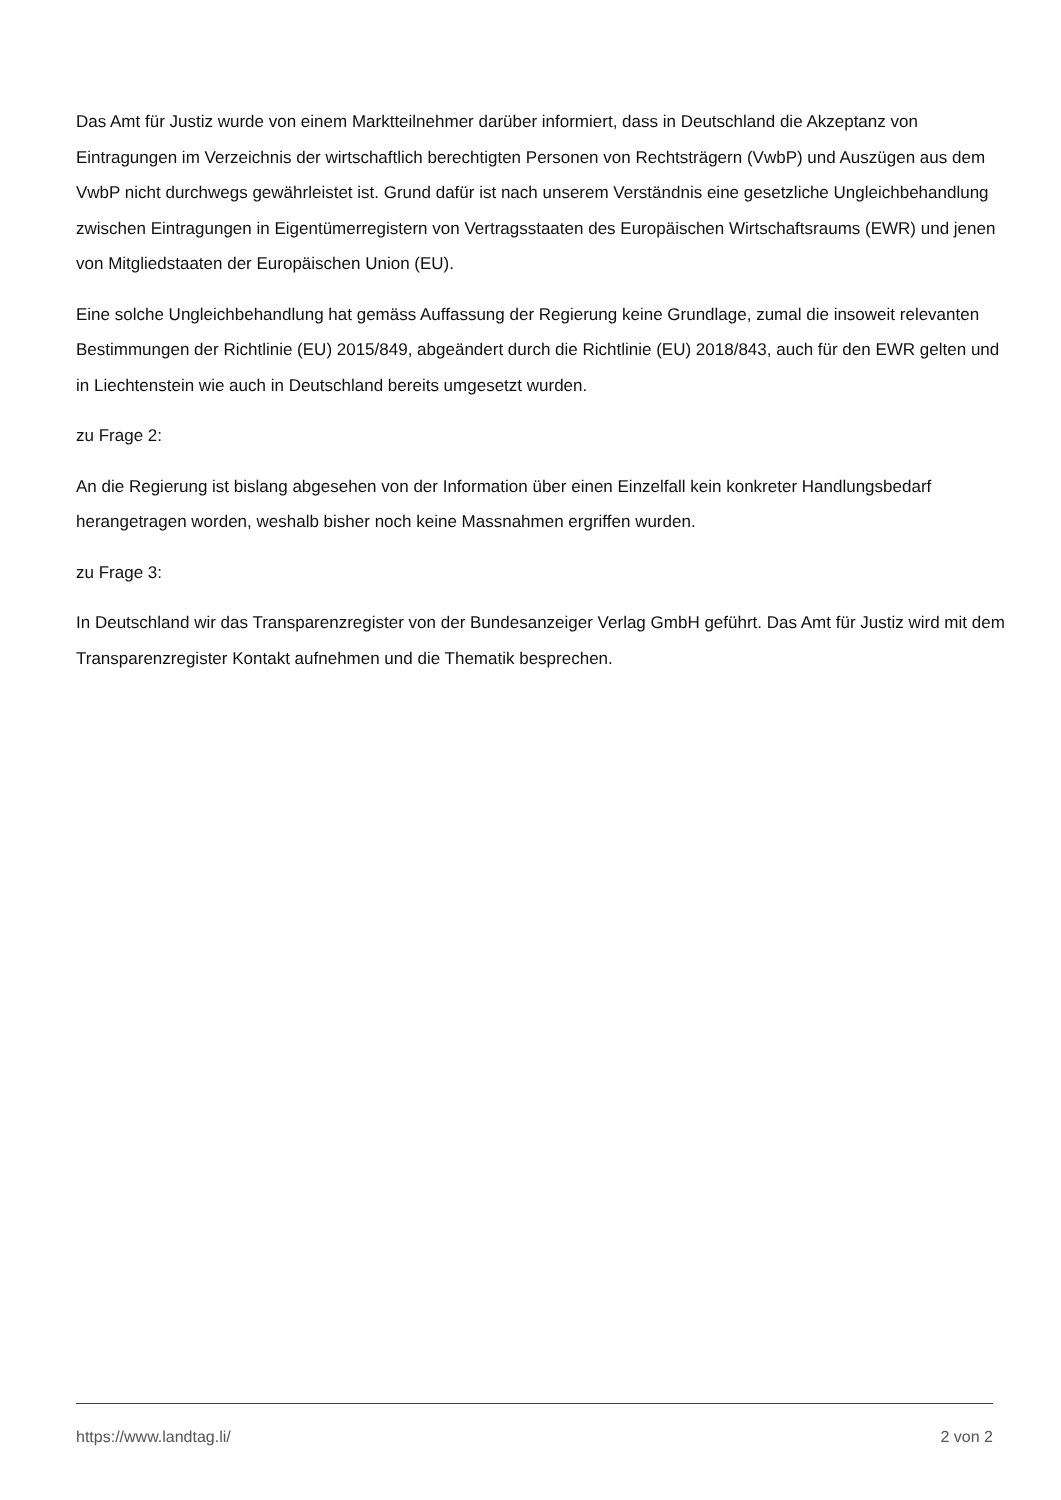Das Amt für Justiz wurde von einem Marktteilnehmer darüber informiert, dass in Deutschland die Akzeptanz von Eintragungen im Verzeichnis der wirtschaftlich berechtigten Personen von Rechtsträgern (VwbP) und Auszügen aus dem VwbP nicht durchwegs gewährleistet ist. Grund dafür ist nach unserem Verständnis eine gesetzliche Ungleichbehandlung zwischen Eintragungen in Eigentümerregistern von Vertragsstaaten des Europäischen Wirtschaftsraums (EWR) und jenen von Mitgliedstaaten der Europäischen Union (EU).
Eine solche Ungleichbehandlung hat gemäss Auffassung der Regierung keine Grundlage, zumal die insoweit relevanten Bestimmungen der Richtlinie (EU) 2015/849, abgeändert durch die Richtlinie (EU) 2018/843, auch für den EWR gelten und in Liechtenstein wie auch in Deutschland bereits umgesetzt wurden.
zu Frage 2:
An die Regierung ist bislang abgesehen von der Information über einen Einzelfall kein konkreter Handlungsbedarf herangetragen worden, weshalb bisher noch keine Massnahmen ergriffen wurden.
zu Frage 3:
In Deutschland wir das Transparenzregister von der Bundesanzeiger Verlag GmbH geführt. Das Amt für Justiz wird mit dem Transparenzregister Kontakt aufnehmen und die Thematik besprechen.
https://www.landtag.li/ 2 von 2